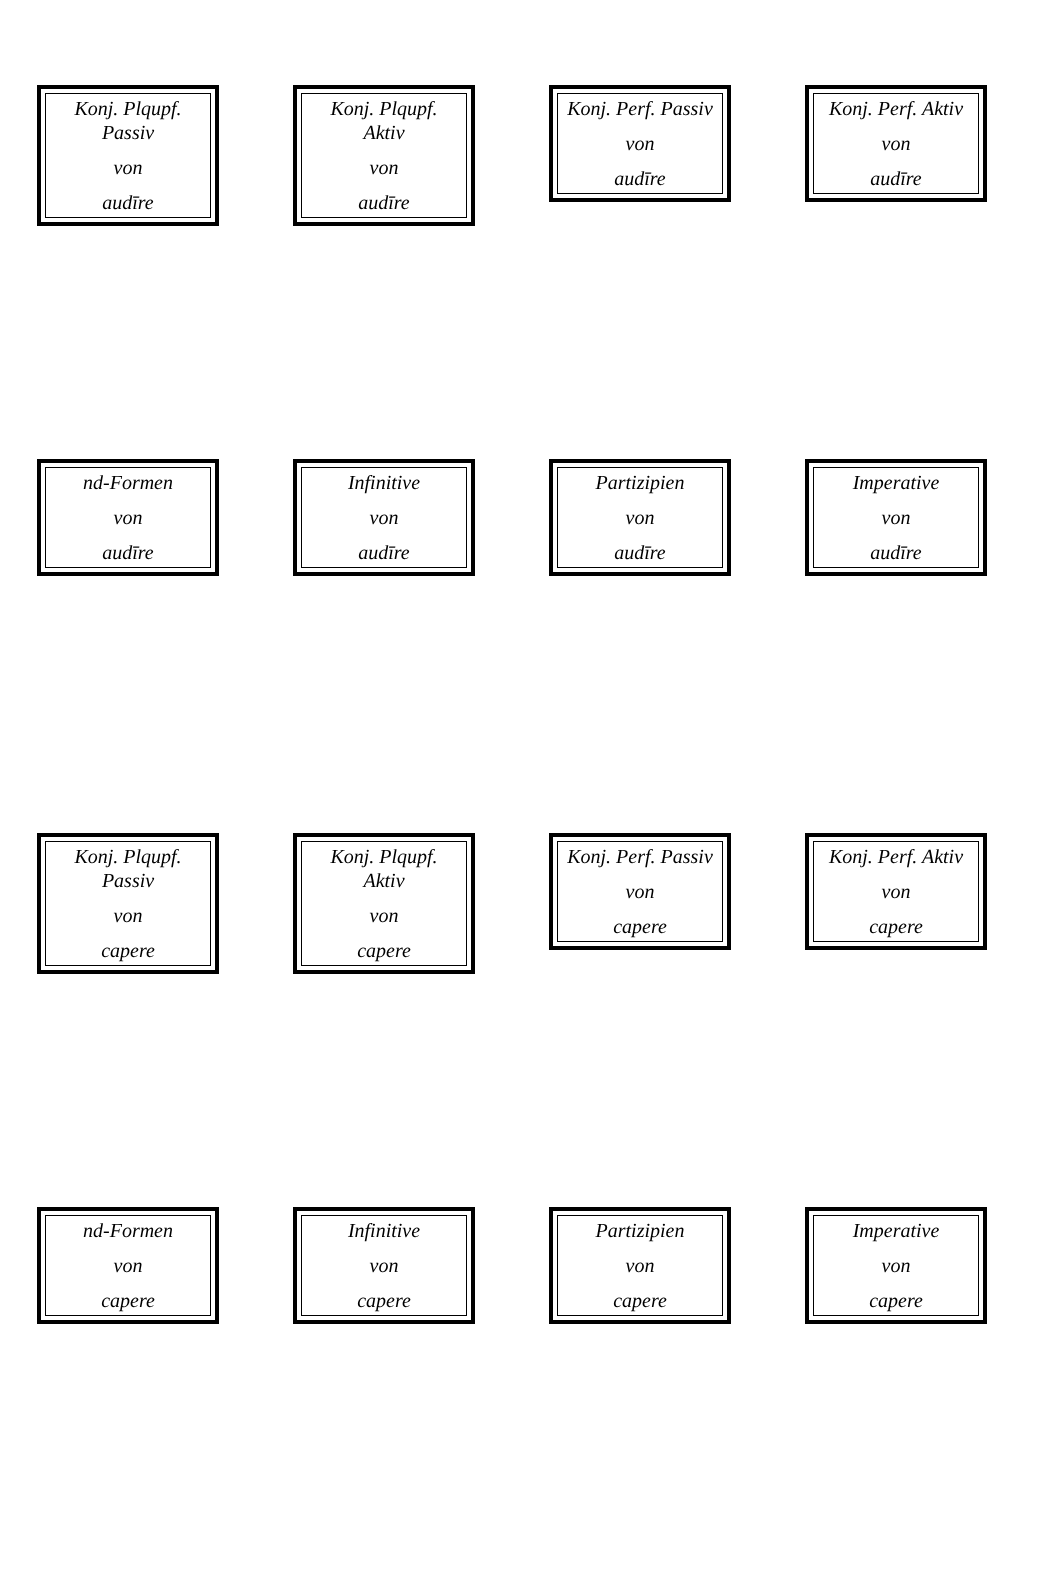Konj. Plqupf.
Passiv
von
audīre
Konj. Plqupf.
Aktiv
von
audīre
Konj. Perf. Passiv
von
audīre
Konj. Perf. Aktiv
von
audīre
nd-Formen
von
audīre
Infinitive
von
audīre
Partizipien
von
audīre
Imperative
von
audīre
Konj. Plqupf.
Passiv
von
capere
Konj. Plqupf.
Aktiv
von
capere
Konj. Perf. Passiv
von
capere
Konj. Perf. Aktiv
von
capere
nd-Formen
von
capere
Infinitive
von
capere
Partizipien
von
capere
Imperative
von
capere